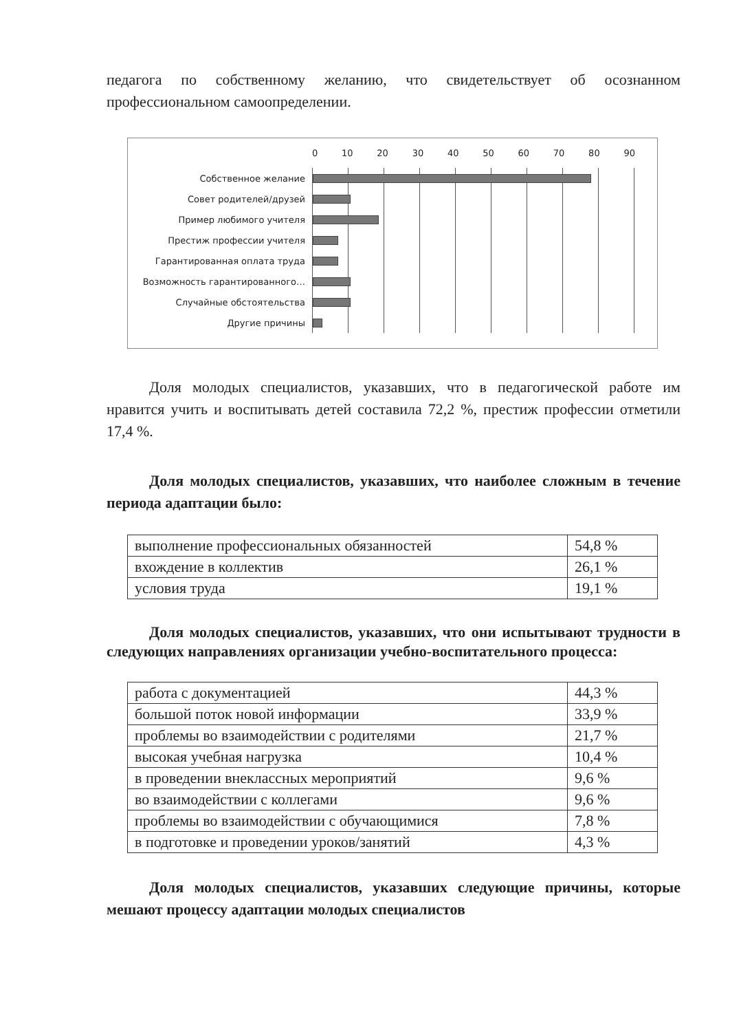педагога по собственному желанию, что свидетельствует об осознанном профессиональном самоопределении.
0 10 20 30 40 50 60 70 80 90
Собственное желание
Совет родителей/друзей
Пример любимого учителя
Престиж профессии учителя
Гарантированная оплата труда
Возможность гарантированного…
Случайные обстоятельства
Другие причины
Доля молодых специалистов, указавших, что в педагогической работе им нравится учить и воспитывать детей составила 72,2 %, престиж профессии отметили 17,4 %.
Доля молодых специалистов, указавших, что наиболее сложным в течение периода адаптации было:
| выполнение профессиональных обязанностей | 54,8 % |
| вхождение в коллектив | 26,1 % |
| условия труда | 19,1 % |
Доля молодых специалистов, указавших, что они испытывают трудности в следующих направлениях организации учебно-воспитательного процесса:
| работа с документацией | 44,3 % |
| большой поток новой информации | 33,9 % |
| проблемы во взаимодействии с родителями | 21,7 % |
| высокая учебная нагрузка | 10,4 % |
| в проведении внеклассных мероприятий | 9,6 % |
| во взаимодействии с коллегами | 9,6 % |
| проблемы во взаимодействии с обучающимися | 7,8 % |
| в подготовке и проведении уроков/занятий | 4,3 % |
Доля молодых специалистов, указавших следующие причины, которые мешают процессу адаптации молодых специалистов